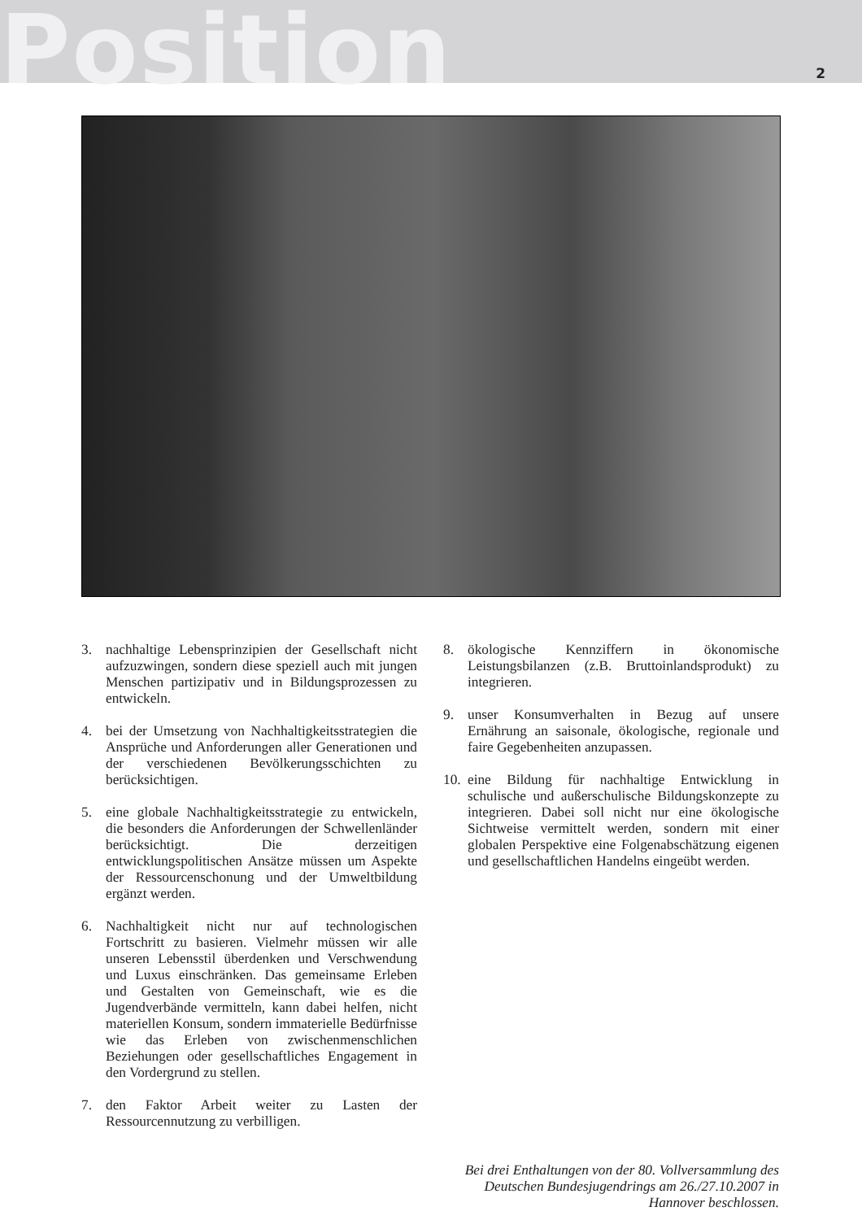Position
2
3. nachhaltige Lebensprinzipien der Gesellschaft nicht aufzuzwingen, sondern diese speziell auch mit jungen Menschen partizipativ und in Bildungsprozessen zu entwickeln.
4. bei der Umsetzung von Nachhaltigkeitsstrategien die Ansprüche und Anforderungen aller Generationen und der verschiedenen Bevölkerungsschichten zu berücksichtigen.
5. eine globale Nachhaltigkeitsstrategie zu entwickeln, die besonders die Anforderungen der Schwellenländer berücksichtigt. Die derzeitigen entwicklungspolitischen Ansätze müssen um Aspekte der Ressourcenschonung und der Umweltbildung ergänzt werden.
6. Nachhaltigkeit nicht nur auf technologischen Fortschritt zu basieren. Vielmehr müssen wir alle unseren Lebensstil überdenken und Verschwendung und Luxus einschränken. Das gemeinsame Erleben und Gestalten von Gemeinschaft, wie es die Jugendverbände vermitteln, kann dabei helfen, nicht materiellen Konsum, sondern immaterielle Bedürfnisse wie das Erleben von zwischenmenschlichen Beziehungen oder gesellschaftliches Engagement in den Vordergrund zu stellen.
7. den Faktor Arbeit weiter zu Lasten der Ressourcennutzung zu verbilligen.
8. ökologische Kennziffern in ökonomische Leistungsbilanzen (z.B. Bruttoinlandsprodukt) zu integrieren.
9. unser Konsumverhalten in Bezug auf unsere Ernährung an saisonale, ökologische, regionale und faire Gegebenheiten anzupassen.
10. eine Bildung für nachhaltige Entwicklung in schulische und außerschulische Bildungskonzepte zu integrieren. Dabei soll nicht nur eine ökologische Sichtweise vermittelt werden, sondern mit einer globalen Perspektive eine Folgenabschätzung eigenen und gesellschaftlichen Handelns eingeübt werden.
Bei drei Enthaltungen von der 80. Vollversammlung des Deutschen Bundesjugendrings am 26./27.10.2007 in Hannover beschlossen.